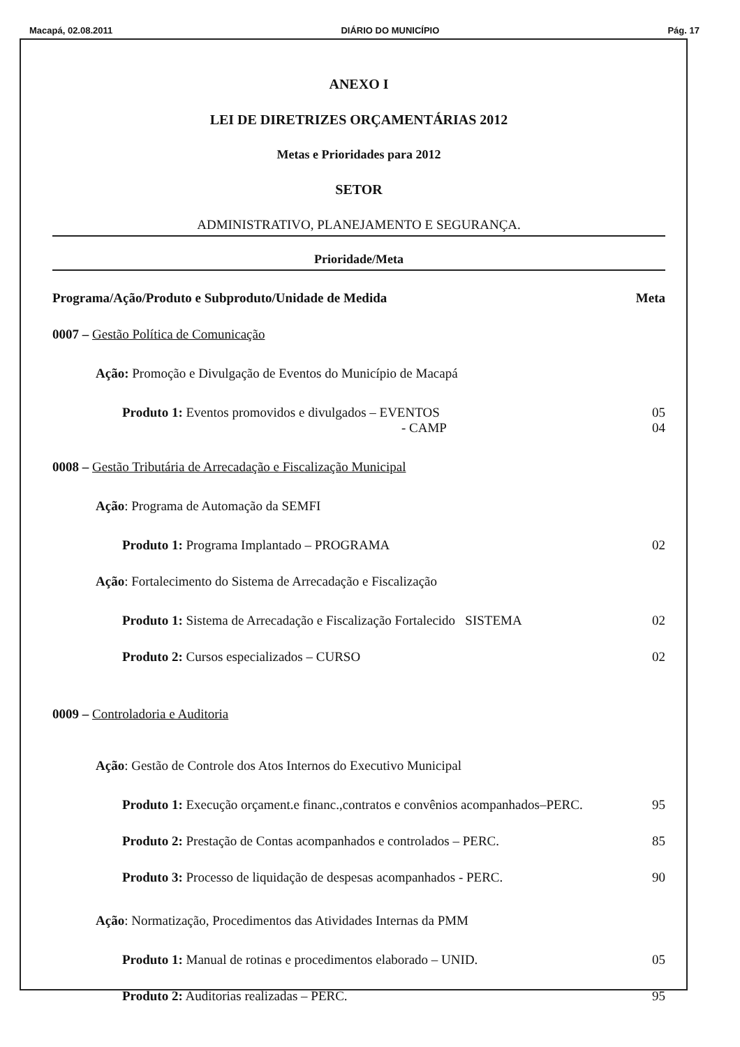Macapá, 02.08.2011 DIÁRIO DO MUNICÍPIO Pág. 17
ANEXO I
LEI DE DIRETRIZES ORÇAMENTÁRIAS 2012
Metas e Prioridades para 2012
SETOR
ADMINISTRATIVO, PLANEJAMENTO E SEGURANÇA.
Prioridade/Meta
Programa/Ação/Produto e Subproduto/Unidade de Medida Meta
0007 – Gestão Política de Comunicação
Ação: Promoção e Divulgação de Eventos do Município de Macapá
Produto 1: Eventos promovidos e divulgados – EVENTOS 05
- CAMP 04
0008 – Gestão Tributária de Arrecadação e Fiscalização Municipal
Ação: Programa de Automação da SEMFI
Produto 1: Programa Implantado – PROGRAMA 02
Ação: Fortalecimento do Sistema de Arrecadação e Fiscalização
Produto 1: Sistema de Arrecadação e Fiscalização Fortalecido SISTEMA 02
Produto 2: Cursos especializados – CURSO 02
0009 – Controladoria e Auditoria
Ação: Gestão de Controle dos Atos Internos do Executivo Municipal
Produto 1: Execução orçament.e financ.,contratos e convênios acompanhados–PERC. 95
Produto 2: Prestação de Contas acompanhados e controlados – PERC. 85
Produto 3: Processo de liquidação de despesas acompanhados - PERC. 90
Ação: Normatização, Procedimentos das Atividades Internas da PMM
Produto 1: Manual de rotinas e procedimentos elaborado – UNID. 05
Produto 2: Auditorias realizadas – PERC. 95